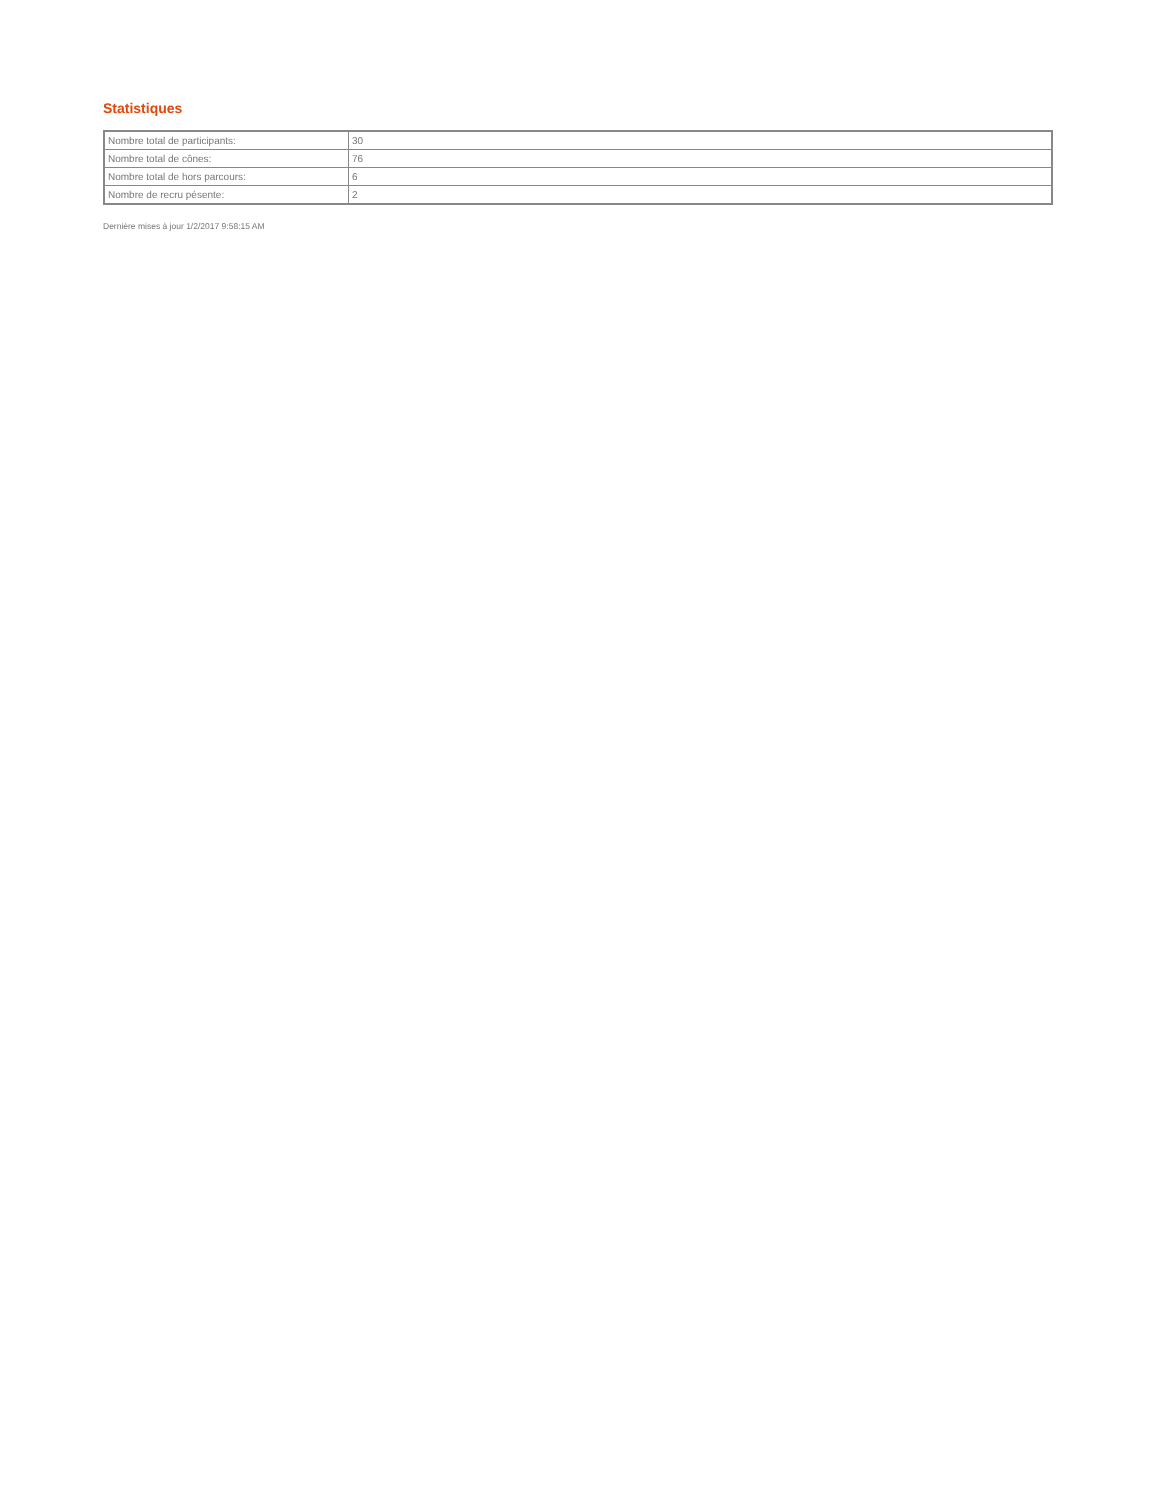Statistiques
| Nombre total de participants: | 30 |
| Nombre total de cônes: | 76 |
| Nombre total de hors parcours: | 6 |
| Nombre de recru pésente: | 2 |
Dernière mises à jour 1/2/2017 9:58:15 AM